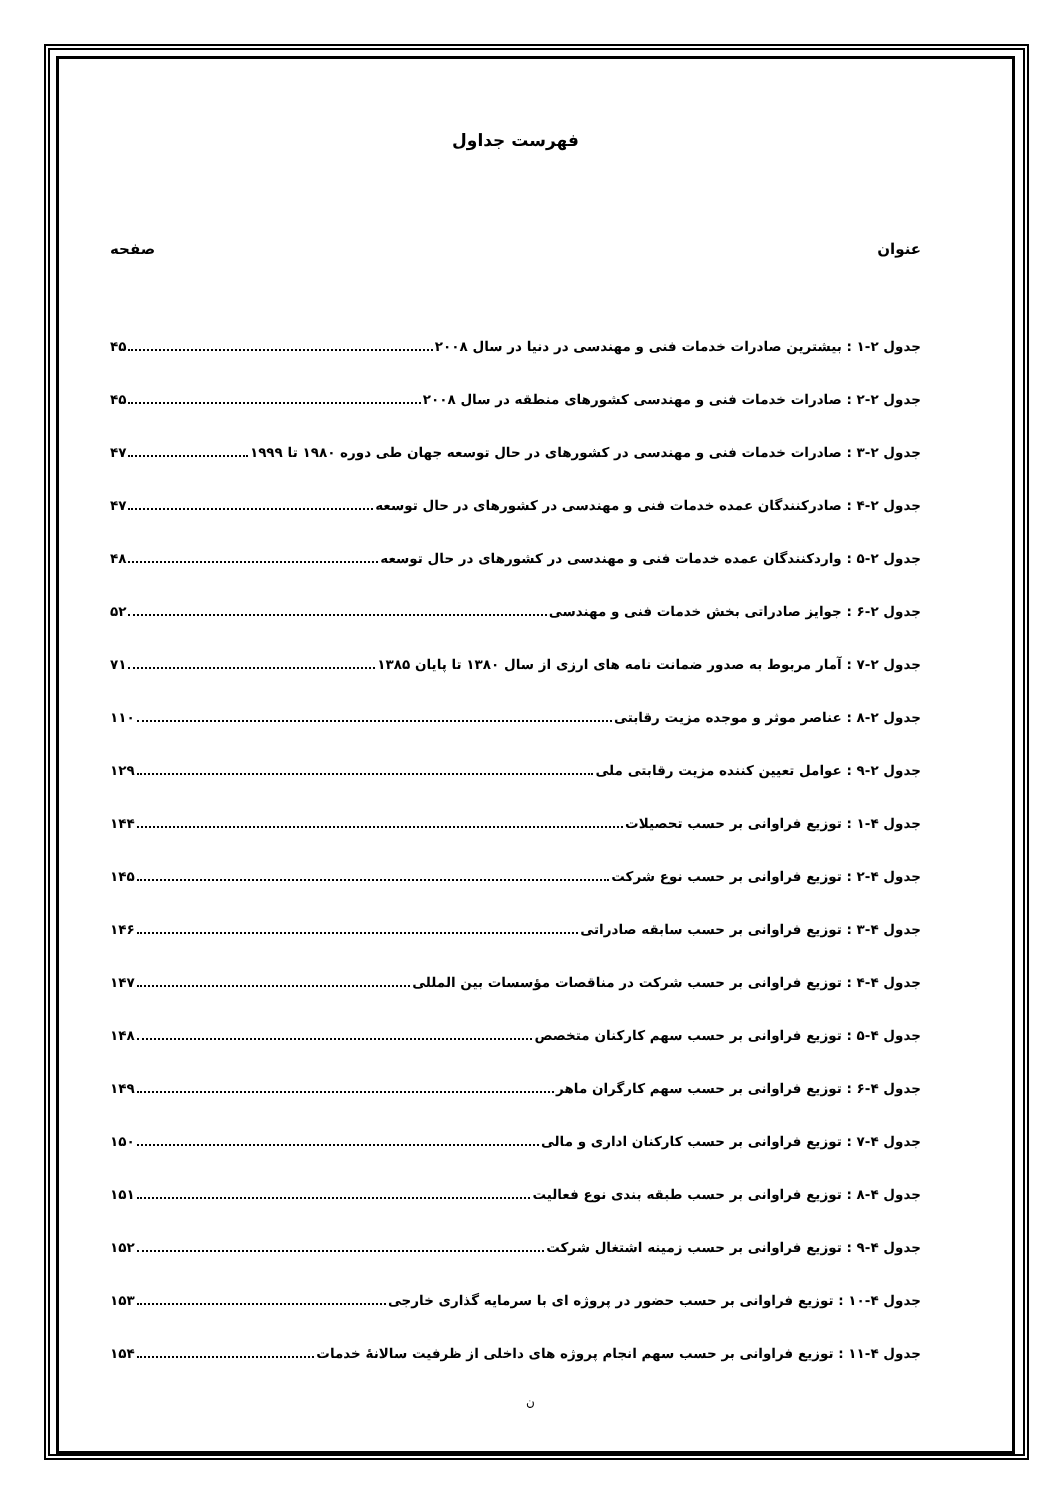فهرست جداول
عنوان صفحه
جدول ۲-۱ : بیشترین صادرات خدمات فنی و مهندسی در دنیا در سال ۲۰۰۸ ۴۵
جدول ۲-۲ : صادرات خدمات فنی و مهندسی کشورهای منطقه در سال ۲۰۰۸ ۴۵
جدول ۲-۳ : صادرات خدمات فنی و مهندسی در کشورهای در حال توسعه جهان طی دوره ۱۹۸۰ تا ۱۹۹۹ ۴۷
جدول ۲-۴ : صادرکنندگان عمده خدمات فنی و مهندسی در کشورهای در حال توسعه ۴۷
جدول ۲-۵ : واردکنندگان عمده خدمات فنی و مهندسی در کشورهای در حال توسعه ۴۸
جدول ۲-۶ : جوایز صادراتی بخش خدمات فنی و مهندسی ۵۲
جدول ۲-۷ : آمار مربوط به صدور ضمانت نامه های ارزی از سال ۱۳۸۰ تا پایان ۱۳۸۵ ۷۱
جدول ۲-۸ : عناصر موثر و موجده مزیت رقابتی ۱۱۰
جدول ۲-۹ : عوامل تعیین کننده مزیت رقابتی ملی ۱۲۹
جدول ۴-۱ : توزیع فراوانی بر حسب تحصیلات ۱۴۴
جدول ۴-۲ : توزیع فراوانی بر حسب نوع شرکت ۱۴۵
جدول ۴-۳ : توزیع فراوانی بر حسب سابقه صادراتی ۱۴۶
جدول ۴-۴ : توزیع فراوانی بر حسب شرکت در مناقصات مؤسسات بین المللی ۱۴۷
جدول ۴-۵ : توزیع فراوانی بر حسب سهم کارکنان متخصص ۱۴۸
جدول ۴-۶ : توزیع فراوانی بر حسب سهم کارگران ماهر ۱۴۹
جدول ۴-۷ : توزیع فراوانی بر حسب کارکنان اداری و مالی ۱۵۰
جدول ۴-۸ : توزیع فراوانی بر حسب طبقه بندی نوع فعالیت ۱۵۱
جدول ۴-۹ : توزیع فراوانی بر حسب زمینه اشتغال شرکت ۱۵۲
جدول ۴-۱۰ : توزیع فراوانی بر حسب حضور در پروژه ای با سرمایه گذاری خارجی ۱۵۳
جدول ۴-۱۱ : توزیع فراوانی بر حسب سهم انجام پروژه های داخلی از ظرفیت سالانهٔ خدمات ۱۵۴
ن